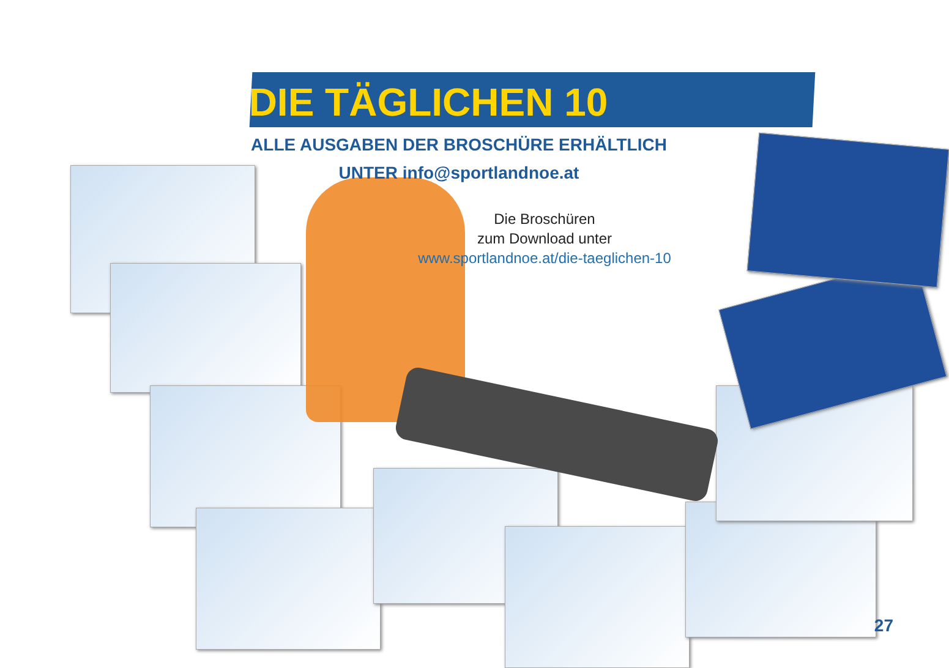DIE TÄGLICHEN 10
ALLE AUSGABEN DER BROSCHÜRE ERHÄLTLICH
UNTER info@sportlandnoe.at
Die Broschüren
zum Download unter
www.sportlandnoe.at/die-taeglichen-10
27